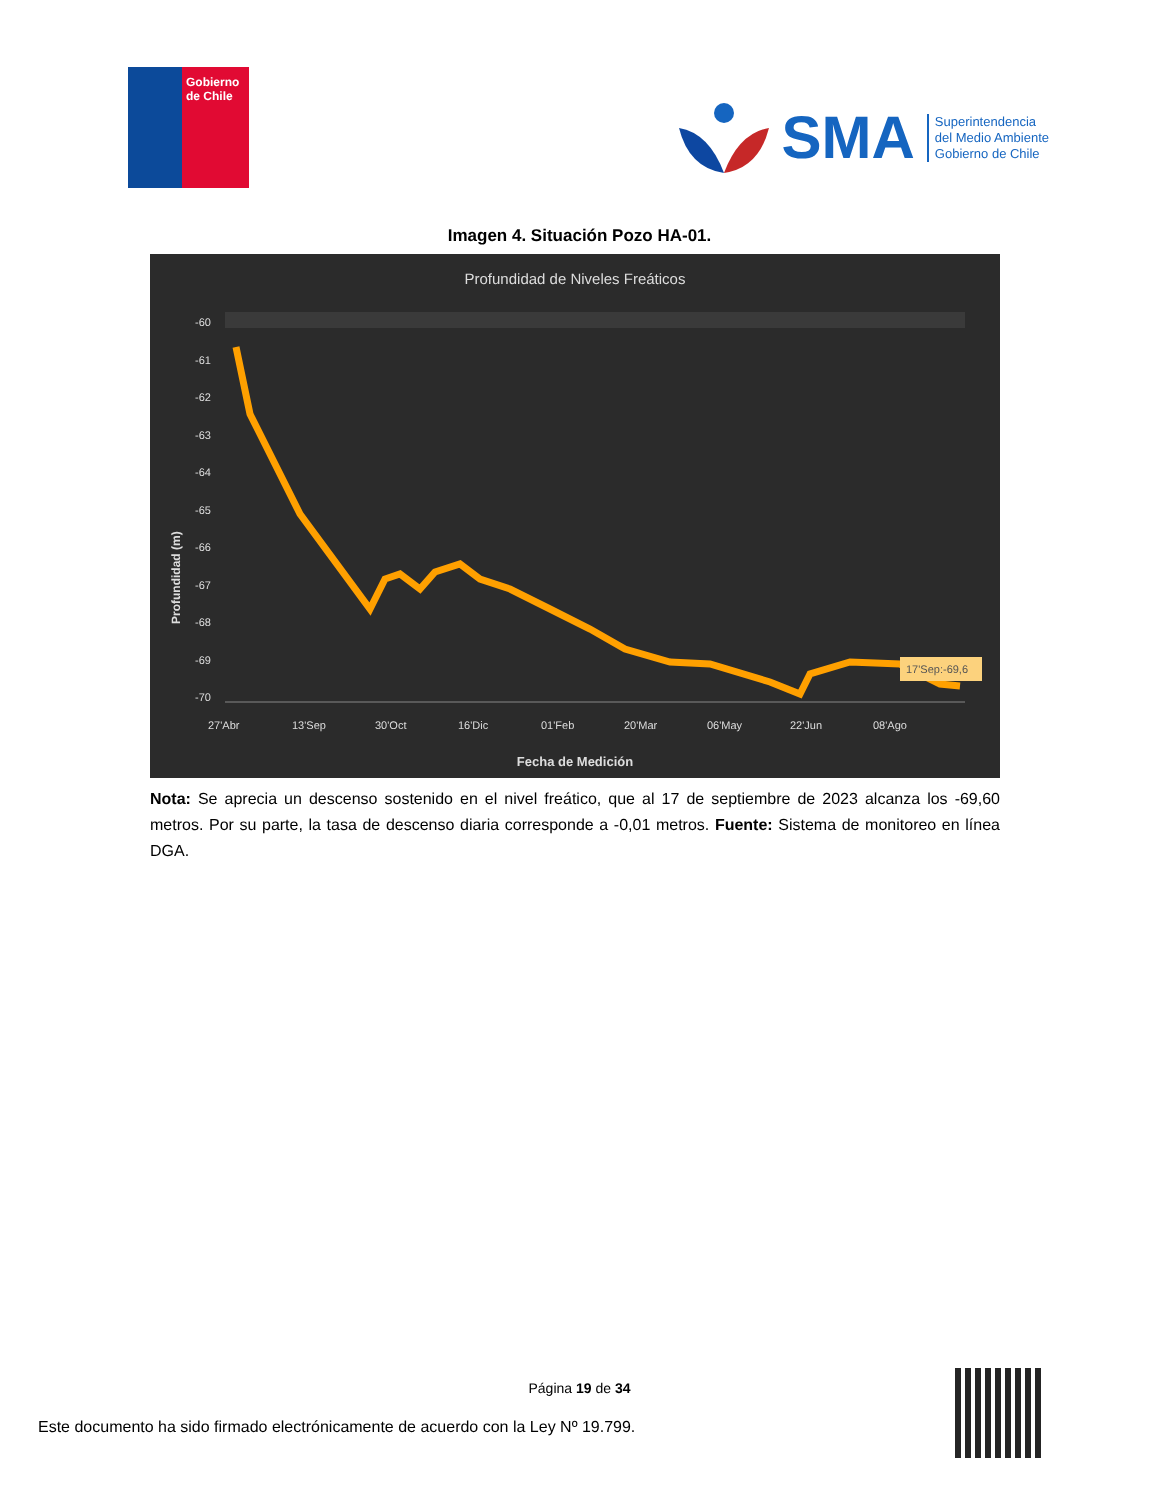Gobierno
de Chile
SMA
Superintendencia
del Medio Ambiente
Gobierno de Chile
Imagen 4. Situación Pozo HA-01.
Profundidad de Niveles Freáticos
Profundidad (m)
-60
-61
-62
-63
-64
-65
-66
-67
-68
-69
-70
27'Abr
13'Sep
30'Oct
16'Dic
01'Feb
20'Mar
06'May
22'Jun
08'Ago
Fecha de Medición
17'Sep:-69,6
Nota: Se aprecia un descenso sostenido en el nivel freático, que al 17 de septiembre de 2023 alcanza los -69,60 metros. Por su parte, la tasa de descenso diaria corresponde a -0,01 metros. Fuente: Sistema de monitoreo en línea DGA.
Página 19 de 34
Este documento ha sido firmado electrónicamente de acuerdo con la Ley Nº 19.799.